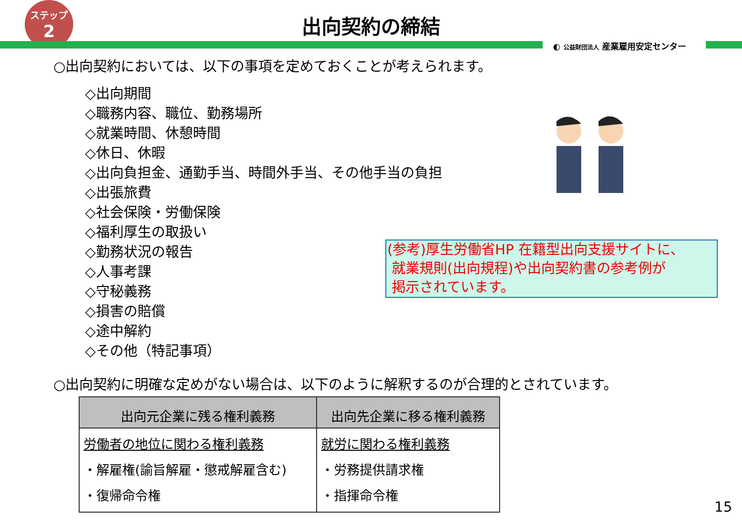ステップ
2
出向契約の締結
◐ 公益財団法人 産業雇用安定センター
○出向契約においては、以下の事項を定めておくことが考えられます。
◇出向期間
◇職務内容、職位、勤務場所
◇就業時間、休憩時間
◇休日、休暇
◇出向負担金、通勤手当、時間外手当、その他手当の負担
◇出張旅費
◇社会保険・労働保険
◇福利厚生の取扱い
◇勤務状況の報告
◇人事考課
◇守秘義務
◇損害の賠償
◇途中解約
◇その他（特記事項）
(参考)厚生労働省HP 在籍型出向支援サイトに、
就業規則(出向規程)や出向契約書の参考例が
掲示されています。
○出向契約に明確な定めがない場合は、以下のように解釈するのが合理的とされています。
| 出向元企業に残る権利義務 | 出向先企業に移る権利義務 |
| --- | --- |
| 労働者の地位に関わる権利義務 ・解雇権(諭旨解雇・懲戒解雇含む) ・復帰命令権 | 就労に関わる権利義務 ・労務提供請求権 ・指揮命令権 |
15